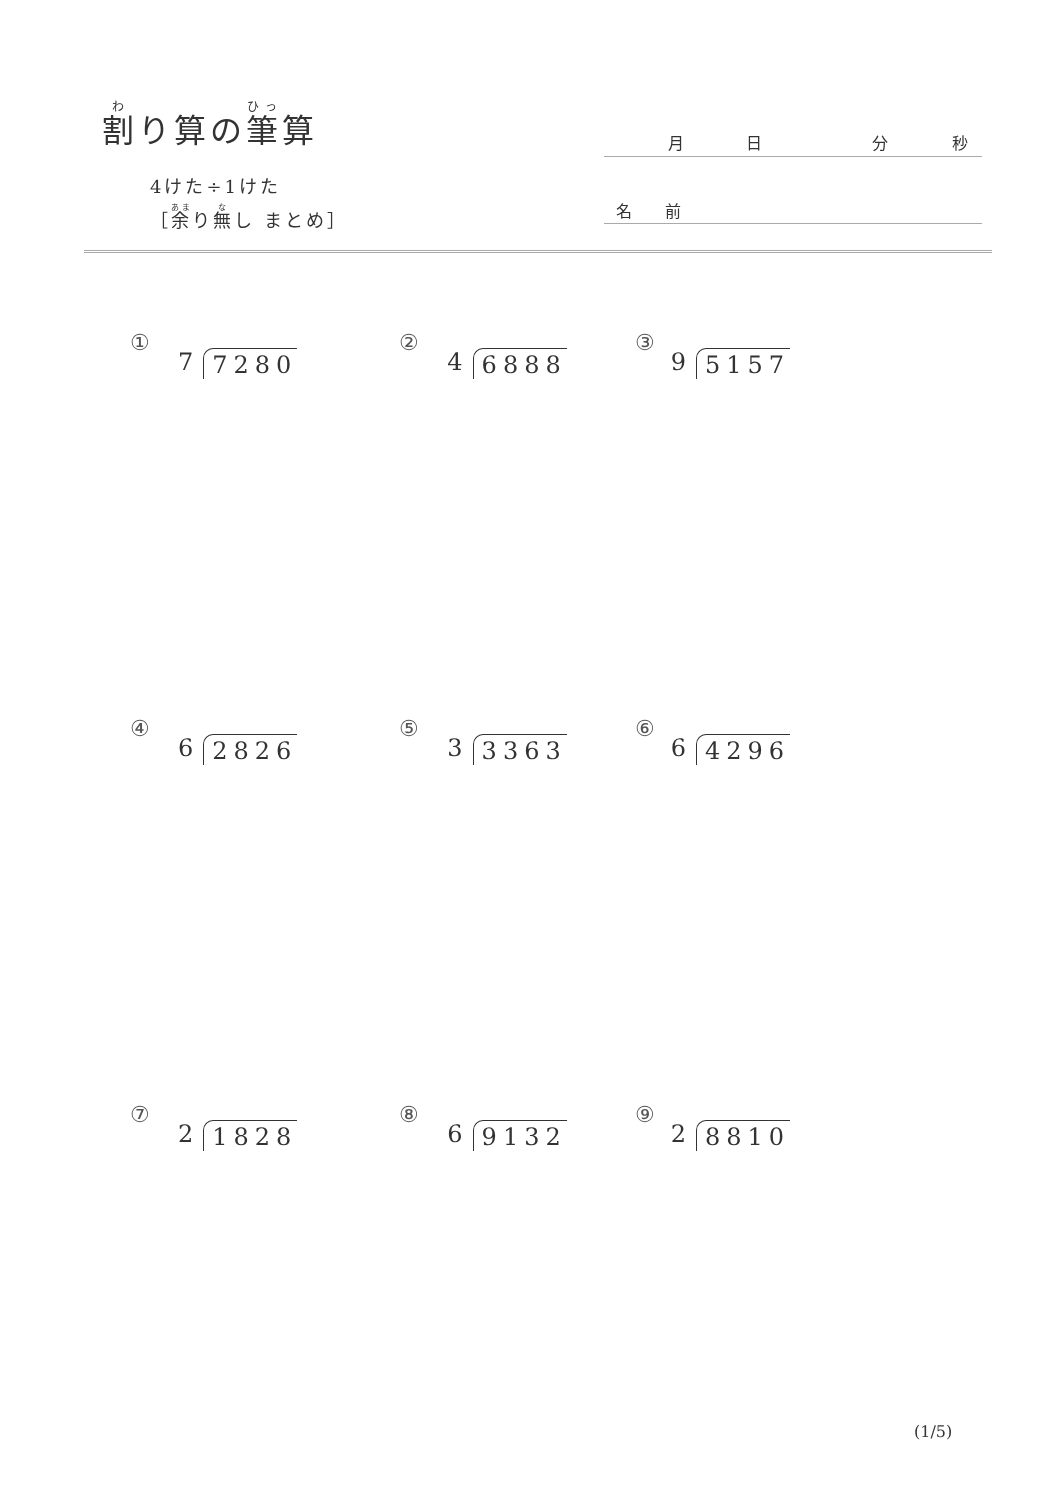割り算の筆算
4けた÷1けた
［余り無し まとめ］
月日分秒
名 前
①
7 7280
②
4 6888
③
9 5157
④
6 2826
⑤
3 3363
⑥
6 4296
⑦
2 1828
⑧
6 9132
⑨
2 8810
(1/5)